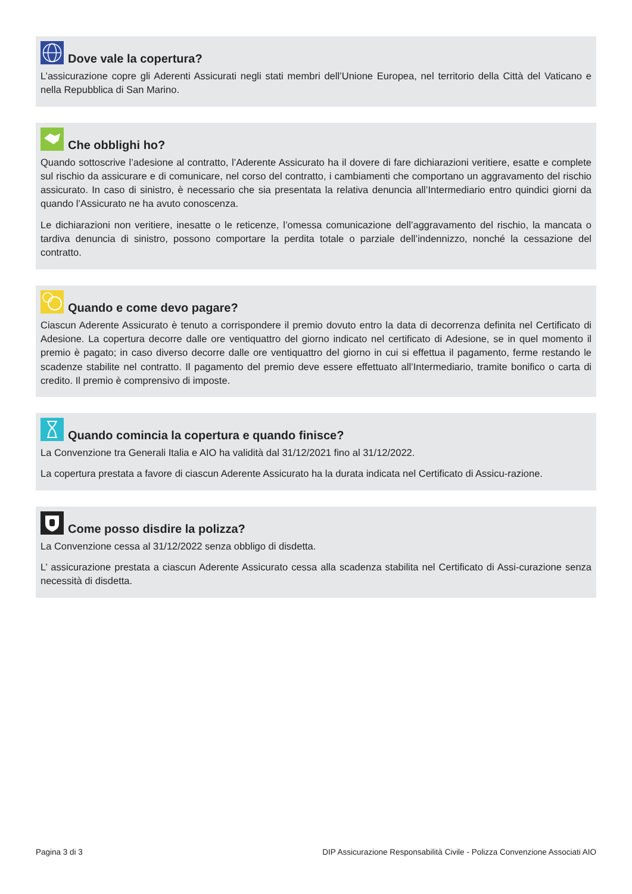Dove vale la copertura?
L’assicurazione copre gli Aderenti Assicurati negli stati membri dell’Unione Europea, nel territorio della Città del Vaticano e nella Repubblica di San Marino.
Che obblighi ho?
Quando sottoscrive l’adesione al contratto, l’Aderente Assicurato ha il dovere di fare dichiarazioni veritiere, esatte e complete sul rischio da assicurare e di comunicare, nel corso del contratto, i cambiamenti che comportano un aggravamento del rischio assicurato. In caso di sinistro, è necessario che sia presentata la relativa denuncia all’Intermediario entro quindici giorni da quando l’Assicurato ne ha avuto conoscenza.
Le dichiarazioni non veritiere, inesatte o le reticenze, l’omessa comunicazione dell’aggravamento del rischio, la mancata o tardiva denuncia di sinistro, possono comportare la perdita totale o parziale dell’indennizzo, nonché la cessazione del contratto.
Quando e come devo pagare?
Ciascun Aderente Assicurato è tenuto a corrispondere il premio dovuto entro la data di decorrenza definita nel Certificato di Adesione. La copertura decorre dalle ore ventiquattro del giorno indicato nel certificato di Adesione, se in quel momento il premio è pagato; in caso diverso decorre dalle ore ventiquattro del giorno in cui si effettua il pagamento, ferme restando le scadenze stabilite nel contratto. Il pagamento del premio deve essere effettuato all’Intermediario, tramite bonifico o carta di credito. Il premio è comprensivo di imposte.
Quando comincia la copertura e quando finisce?
La Convenzione tra Generali Italia e AIO ha validità dal 31/12/2021 fino al 31/12/2022.
La copertura prestata a favore di ciascun Aderente Assicurato ha la durata indicata nel Certificato di Assicu-razione.
Come posso disdire la polizza?
La Convenzione cessa al 31/12/2022 senza obbligo di disdetta.
L’ assicurazione prestata a ciascun Aderente Assicurato cessa alla scadenza stabilita nel Certificato di Assi-curazione senza necessità di disdetta.
Pagina 3 di 3 DIP Assicurazione Responsabilità Civile - Polizza Convenzione Associati AIO